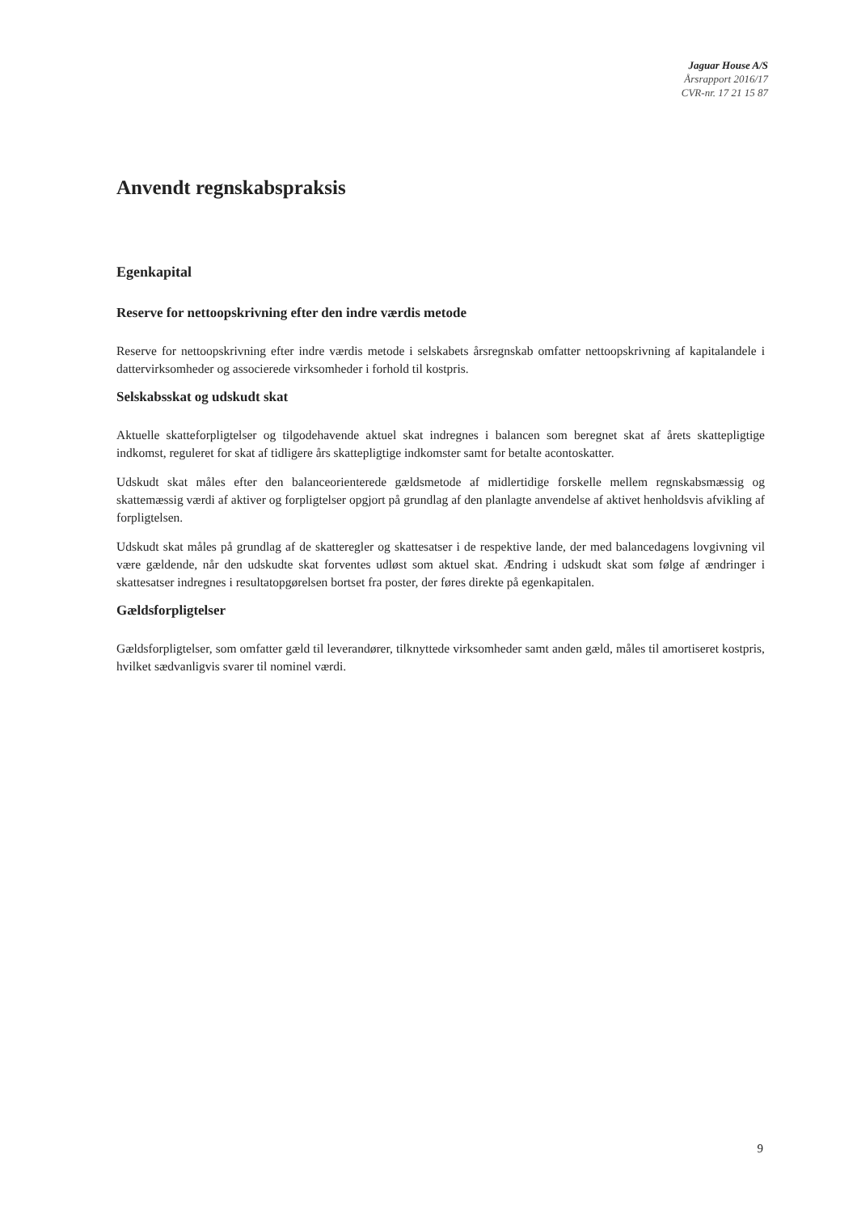Jaguar House A/S
Årsrapport 2016/17
CVR-nr. 17 21 15 87
Anvendt regnskabspraksis
Egenkapital
Reserve for nettoopskrivning efter den indre værdis metode
Reserve for nettoopskrivning efter indre værdis metode i selskabets årsregnskab omfatter nettoopskrivning af kapitalandele i dattervirksomheder og associerede virksomheder i forhold til kostpris.
Selskabsskat og udskudt skat
Aktuelle skatteforpligtelser og tilgodehavende aktuel skat indregnes i balancen som beregnet skat af årets skattepligtige indkomst, reguleret for skat af tidligere års skattepligtige indkomster samt for betalte acontoskatter.
Udskudt skat måles efter den balanceorienterede gældsmetode af midlertidige forskelle mellem regnskabsmæssig og skattemæssig værdi af aktiver og forpligtelser opgjort på grundlag af den planlagte anvendelse af aktivet henholdsvis afvikling af forpligtelsen.
Udskudt skat måles på grundlag af de skatteregler og skattesatser i de respektive lande, der med balancedagens lovgivning vil være gældende, når den udskudte skat forventes udløst som aktuel skat. Ændring i udskudt skat som følge af ændringer i skattesatser indregnes i resultatopgørelsen bortset fra poster, der føres direkte på egenkapitalen.
Gældsforpligtelser
Gældsforpligtelser, som omfatter gæld til leverandører, tilknyttede virksomheder samt anden gæld, måles til amortiseret kostpris, hvilket sædvanligvis svarer til nominel værdi.
9